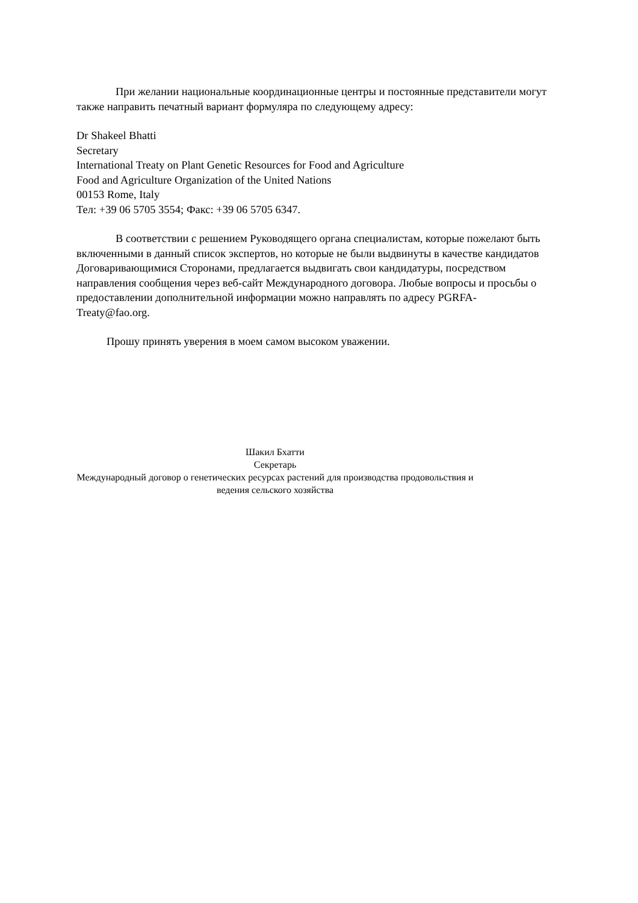При желании национальные координационные центры и постоянные представители могут также направить печатный вариант формуляра по следующему адресу:
Dr Shakeel Bhatti
Secretary
International Treaty on Plant Genetic Resources for Food and Agriculture
Food and Agriculture Organization of the United Nations
00153 Rome, Italy
Тел: +39 06 5705 3554; Факс: +39 06 5705 6347.
В соответствии с решением Руководящего органа специалистам, которые пожелают быть включенными в данный список экспертов, но которые не были выдвинуты в качестве кандидатов Договаривающимися Сторонами, предлагается выдвигать свои кандидатуры, посредством направления сообщения через веб-сайт Международного договора. Любые вопросы и просьбы о предоставлении дополнительной информации можно направлять по адресу PGRFA-Treaty@fao.org.
Прошу принять уверения в моем самом высоком уважении.
Шакил Бхатти
Секретарь
Международный договор о генетических ресурсах растений для производства продовольствия и ведения сельского хозяйства